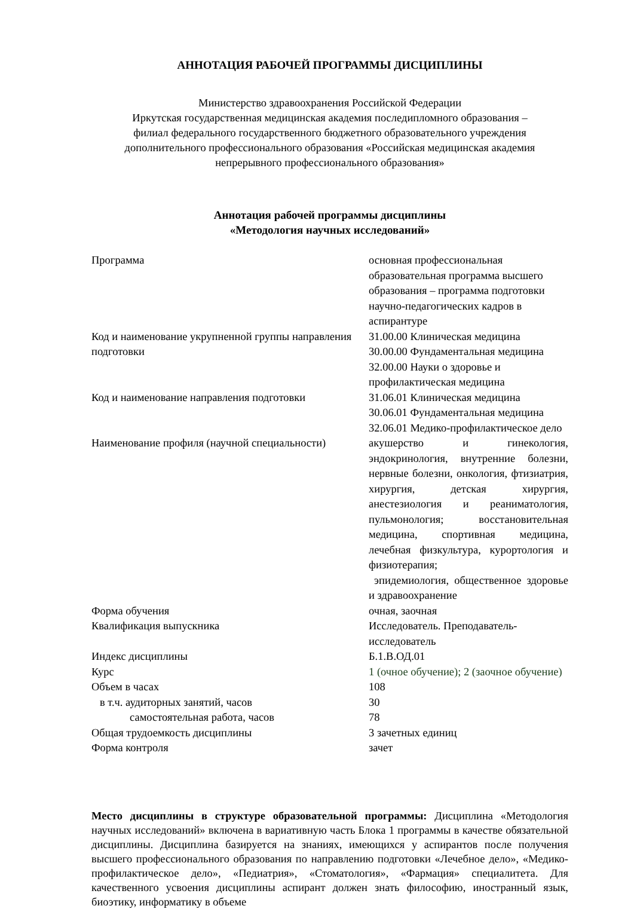АННОТАЦИЯ РАБОЧЕЙ ПРОГРАММЫ ДИСЦИПЛИНЫ
Министерство здравоохранения Российской Федерации
Иркутская государственная медицинская академия последипломного образования –
филиал федерального государственного бюджетного образовательного учреждения
дополнительного профессионального образования «Российская медицинская академия
непрерывного профессионального образования»
Аннотация рабочей программы дисциплины
«Методология научных исследований»
| Программа | основная профессиональная образовательная программа высшего образования – программа подготовки научно-педагогических кадров в аспирантуре |
| Код и наименование укрупненной группы направления подготовки | 31.00.00 Клиническая медицина 30.00.00 Фундаментальная медицина 32.00.00 Науки о здоровье и профилактическая медицина |
| Код и наименование направления подготовки | 31.06.01 Клиническая медицина 30.06.01 Фундаментальная медицина 32.06.01 Медико-профилактическое дело |
| Наименование профиля (научной специальности) | акушерство и гинекология, эндокринология, внутренние болезни, нервные болезни, онкология, фтизиатрия, хирургия, детская хирургия, анестезиология и реаниматология, пульмонология; восстановительная медицина, спортивная медицина, лечебная физкультура, курортология и физиотерапия; эпидемиология, общественное здоровье и здравоохранение |
| Форма обучения | очная, заочная |
| Квалификация выпускника | Исследователь. Преподаватель- исследователь |
| Индекс дисциплины | Б.1.В.ОД.01 |
| Курс | 1 (очное обучение); 2 (заочное обучение) |
| Объем в часах | 108 |
| в т.ч. аудиторных занятий, часов | 30 |
| самостоятельная работа, часов | 78 |
| Общая трудоемкость дисциплины | 3 зачетных единиц |
| Форма контроля | зачет |
Место дисциплины в структуре образовательной программы: Дисциплина «Методология научных исследований» включена в вариативную часть Блока 1 программы в качестве обязательной дисциплины. Дисциплина базируется на знаниях, имеющихся у аспирантов после получения высшего профессионального образования по направлению подготовки «Лечебное дело», «Медико-профилактическое дело», «Педиатрия», «Стоматология», «Фармация» специалитета. Для качественного усвоения дисциплины аспирант должен знать философию, иностранный язык, биоэтику, информатику в объеме